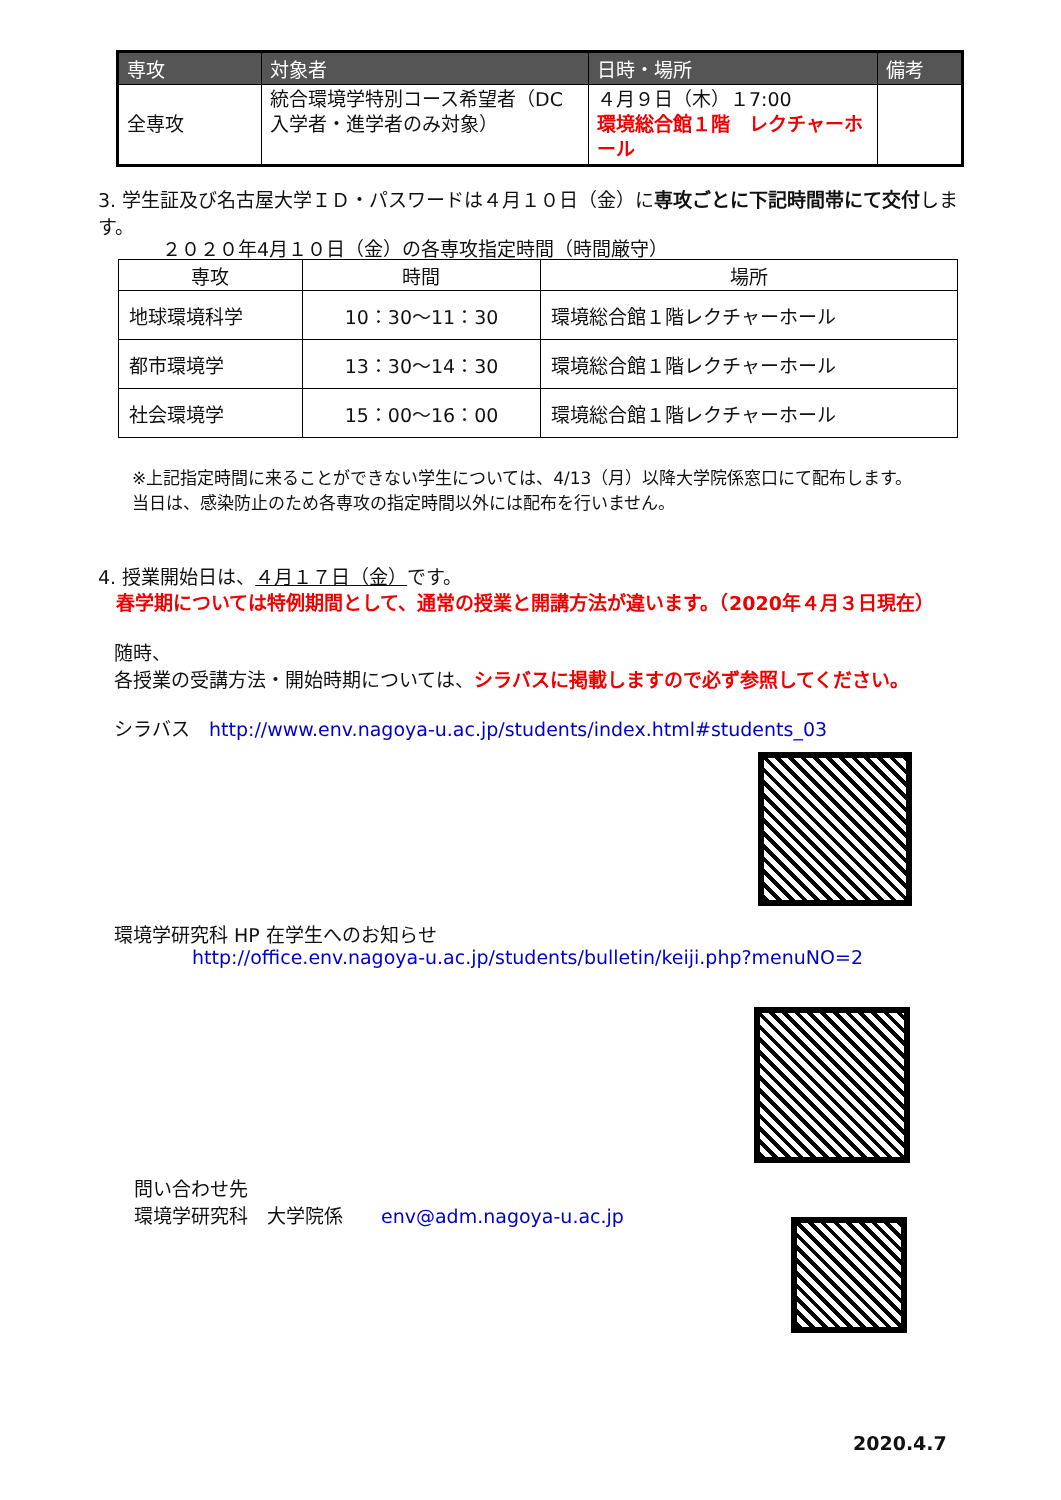| 専攻 | 対象者 | 日時・場所 | 備考 |
| --- | --- | --- | --- |
| 全専攻 | 統合環境学特別コース希望者（DC入学者・進学者のみ対象） | ４月９日（木）１7:00 環境総合館１階 レクチャーホール | |
3. 学生証及び名古屋大学ＩＤ・パスワードは４月１０日（金）に専攻ごとに下記時間帯にて交付します。
２０２０年4月１０日（金）の各専攻指定時間（時間厳守）
| 専攻 | 時間 | 場所 |
| --- | --- | --- |
| 地球環境科学 | 10：30～11：30 | 環境総合館１階レクチャーホール |
| 都市環境学 | 13：30～14：30 | 環境総合館１階レクチャーホール |
| 社会環境学 | 15：00～16：00 | 環境総合館１階レクチャーホール |
※上記指定時間に来ることができない学生については、4/13（月）以降大学院係窓口にて配布します。
当日は、感染防止のため各専攻の指定時間以外には配布を行いません。
4. 授業開始日は、４月１７日（金）です。
春学期については特例期間として、通常の授業と開講方法が違います。（2020年４月３日現在）
随時、
各授業の受講方法・開始時期については、シラバスに掲載しますので必ず参照してください。
シラバス　http://www.env.nagoya-u.ac.jp/students/index.html#students_03
環境学研究科 HP 在学生へのお知らせ
http://office.env.nagoya-u.ac.jp/students/bulletin/keiji.php?menuNO=2
問い合わせ先
環境学研究科　大学院係　　env@adm.nagoya-u.ac.jp
2020.4.7